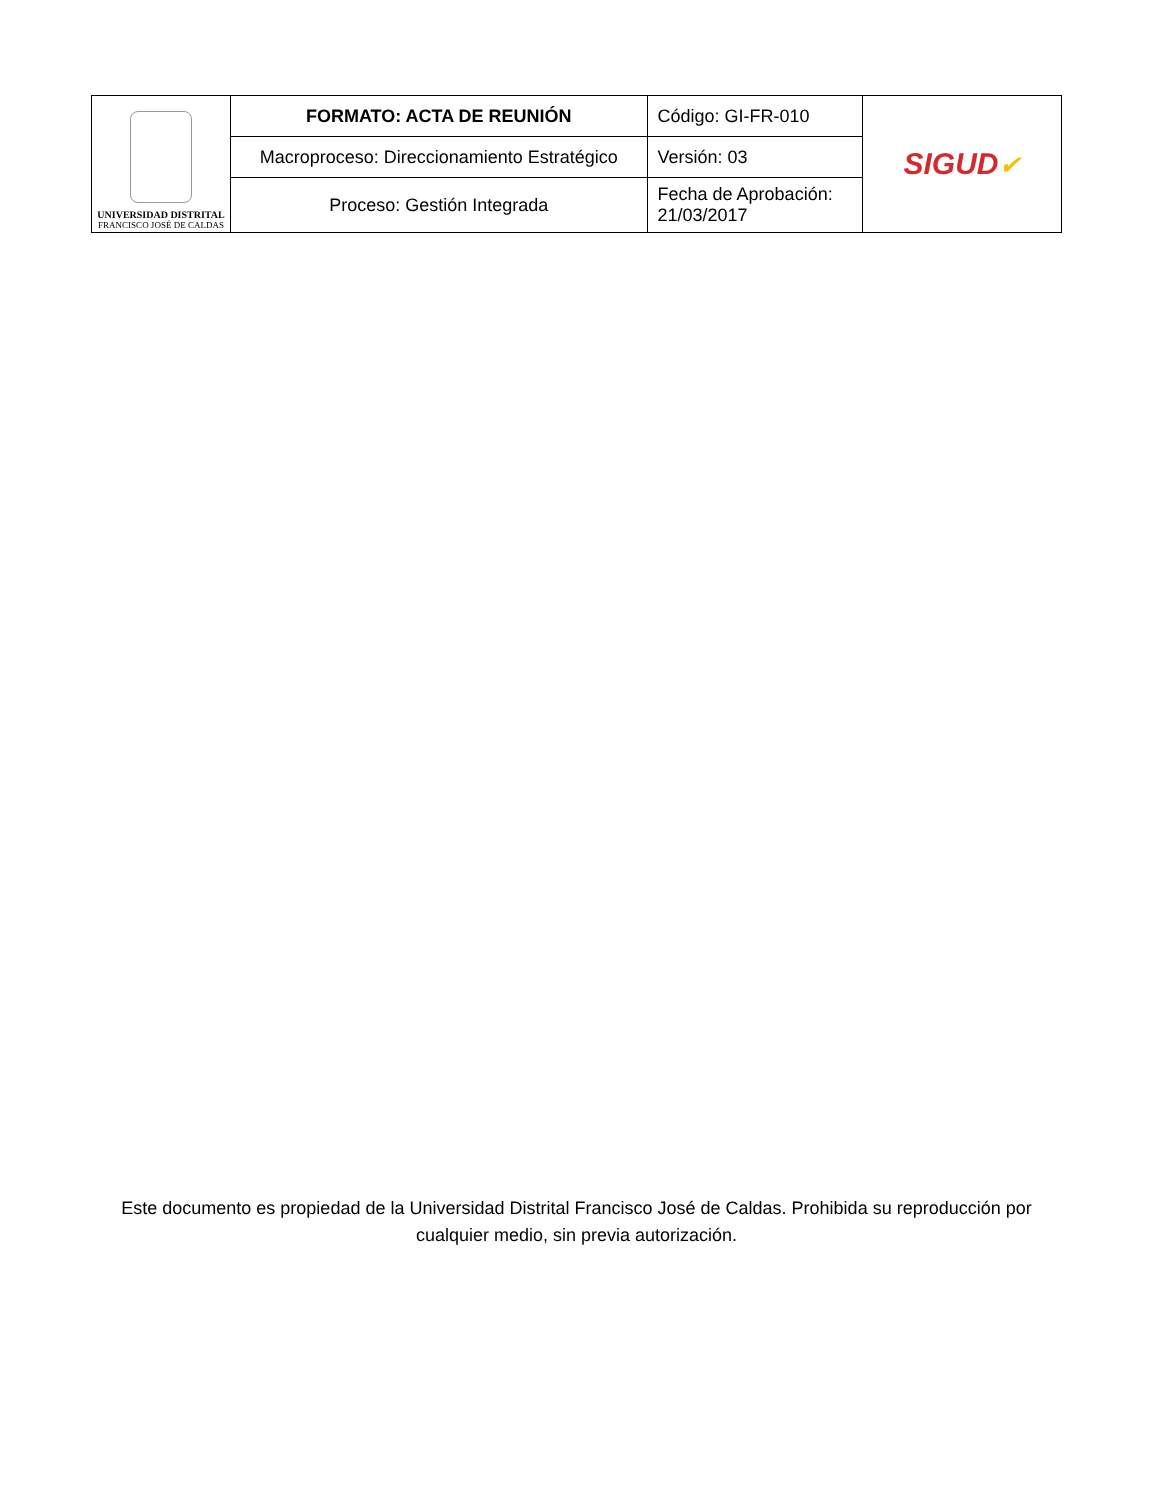| UNIVERSIDAD DISTRITAL FRANCISCO JOSÉ DE CALDAS | FORMATO: ACTA DE REUNIÓN | Código: GI-FR-010 | SIGUD ✔ |
| | Macroproceso: Direccionamiento Estratégico | Versión: 03 | |
| | Proceso: Gestión Integrada | Fecha de Aprobación: 21/03/2017 | |
Este documento es propiedad de la Universidad Distrital Francisco José de Caldas. Prohibida su reproducción por cualquier medio, sin previa autorización.